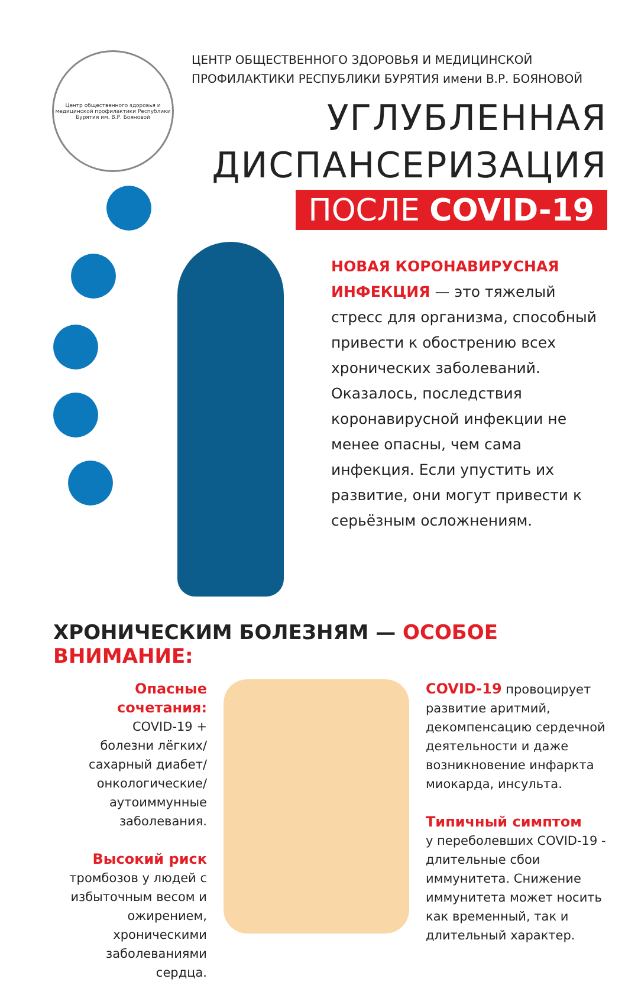Центр общественного здоровья и медицинской профилактики Республики Бурятия им. В.Р. Бояновой
ЦЕНТР ОБЩЕСТВЕННОГО ЗДОРОВЬЯ И МЕДИЦИНСКОЙ ПРОФИЛАКТИКИ РЕСПУБЛИКИ БУРЯТИЯ имени В.Р. БОЯНОВОЙ
УГЛУБЛЕННАЯ
ДИСПАНСЕРИЗАЦИЯ
ПОСЛЕ COVID-19
НОВАЯ КОРОНАВИРУСНАЯ ИНФЕКЦИЯ — это тяжелый стресс для организма, способный привести к обострению всех хронических заболеваний. Оказалось, последствия коронавирусной инфекции не менее опасны, чем сама инфекция. Если упустить их развитие, они могут привести к серьёзным осложнениям.
ХРОНИЧЕСКИМ БОЛЕЗНЯМ — ОСОБОЕ ВНИМАНИЕ:
Опасные сочетания:
COVID-19 +
болезни лёгких/
сахарный диабет/
онкологические/
аутоиммунные
заболевания.
Высокий риск
тромбозов у людей с избыточным весом и ожирением, хроническими заболеваниями сердца.
COVID-19 провоцирует развитие аритмий, декомпенсацию сердечной деятельности и даже возникновение инфаркта миокарда, инсульта.
Типичный симптом
у переболевших COVID-19 - длительные сбои иммунитета. Снижение иммунитета может носить как временный, так и длительный характер.